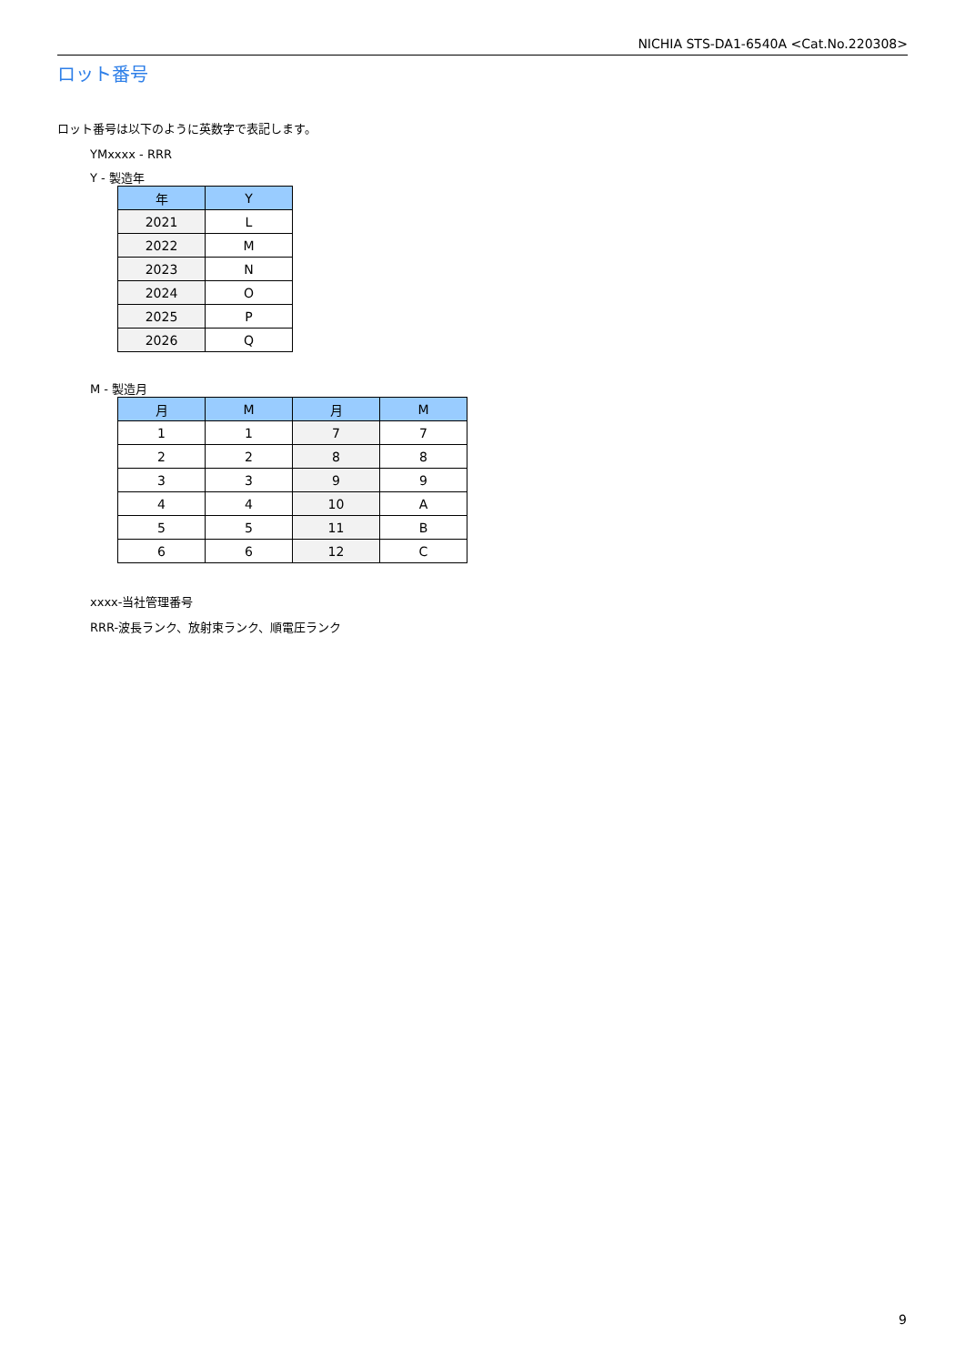NICHIA STS-DA1-6540A <Cat.No.220308>
ロット番号
ロット番号は以下のように英数字で表記します。
YMxxxx - RRR
Y - 製造年
| 年 | Y |
| --- | --- |
| 2021 | L |
| 2022 | M |
| 2023 | N |
| 2024 | O |
| 2025 | P |
| 2026 | Q |
M - 製造月
| 月 | M | 月 | M |
| --- | --- | --- | --- |
| 1 | 1 | 7 | 7 |
| 2 | 2 | 8 | 8 |
| 3 | 3 | 9 | 9 |
| 4 | 4 | 10 | A |
| 5 | 5 | 11 | B |
| 6 | 6 | 12 | C |
xxxx-当社管理番号
RRR-波長ランク、放射束ランク、順電圧ランク
9